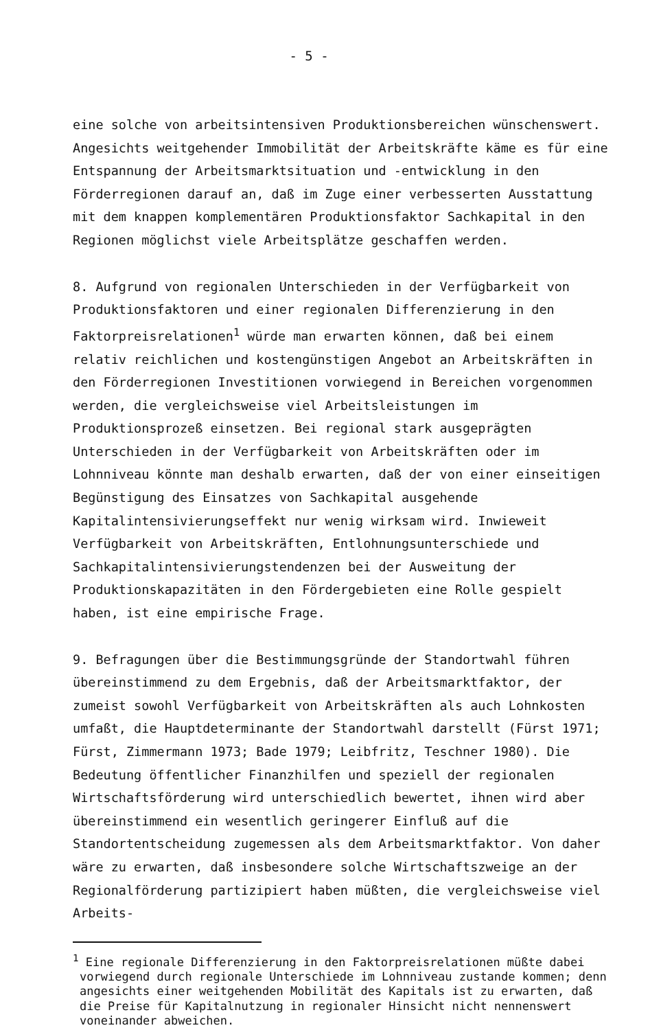- 5 -
eine solche von arbeitsintensiven Produktionsbereichen wünschenswert. Angesichts weitgehender Immobilität der Arbeitskräfte käme es für eine Entspannung der Arbeitsmarktsituation und -entwicklung in den Förderregionen darauf an, daß im Zuge einer verbesserten Ausstattung mit dem knappen komplementären Produktionsfaktor Sachkapital in den Regionen möglichst viele Arbeitsplätze geschaffen werden.
8. Aufgrund von regionalen Unterschieden in der Verfügbarkeit von Produktionsfaktoren und einer regionalen Differenzierung in den Faktorpreisrelationen<sup>1</sup> würde man erwarten können, daß bei einem relativ reichlichen und kostengünstigen Angebot an Arbeitskräften in den Förderregionen Investitionen vorwiegend in Bereichen vorgenommen werden, die vergleichsweise viel Arbeitsleistungen im Produktionsprozeß einsetzen. Bei regional stark ausgeprägten Unterschieden in der Verfügbarkeit von Arbeitskräften oder im Lohnniveau könnte man deshalb erwarten, daß der von einer einseitigen Begünstigung des Einsatzes von Sachkapital ausgehende Kapitalintensivierungseffekt nur wenig wirksam wird. Inwieweit Verfügbarkeit von Arbeitskräften, Entlohnungsunterschiede und Sachkapitalintensivierungstendenzen bei der Ausweitung der Produktionskapazitäten in den Fördergebieten eine Rolle gespielt haben, ist eine empirische Frage.
9. Befragungen über die Bestimmungsgründe der Standortwahl führen übereinstimmend zu dem Ergebnis, daß der Arbeitsmarktfaktor, der zumeist sowohl Verfügbarkeit von Arbeitskräften als auch Lohnkosten umfaßt, die Hauptdeterminante der Standortwahl darstellt (Fürst 1971; Fürst, Zimmermann 1973; Bade 1979; Leibfritz, Teschner 1980). Die Bedeutung öffentlicher Finanzhilfen und speziell der regionalen Wirtschaftsförderung wird unterschiedlich bewertet, ihnen wird aber übereinstimmend ein wesentlich geringerer Einfluß auf die Standortentscheidung zugemessen als dem Arbeitsmarktfaktor. Von daher wäre zu erwarten, daß insbesondere solche Wirtschaftszweige an der Regionalförderung partizipiert haben müßten, die vergleichsweise viel Arbeits-
<sup>1</sup> Eine regionale Differenzierung in den Faktorpreisrelationen müßte dabei vorwiegend durch regionale Unterschiede im Lohnniveau zustande kommen; denn angesichts einer weitgehenden Mobilität des Kapitals ist zu erwarten, daß die Preise für Kapitalnutzung in regionaler Hinsicht nicht nennenswert voneinander abweichen.